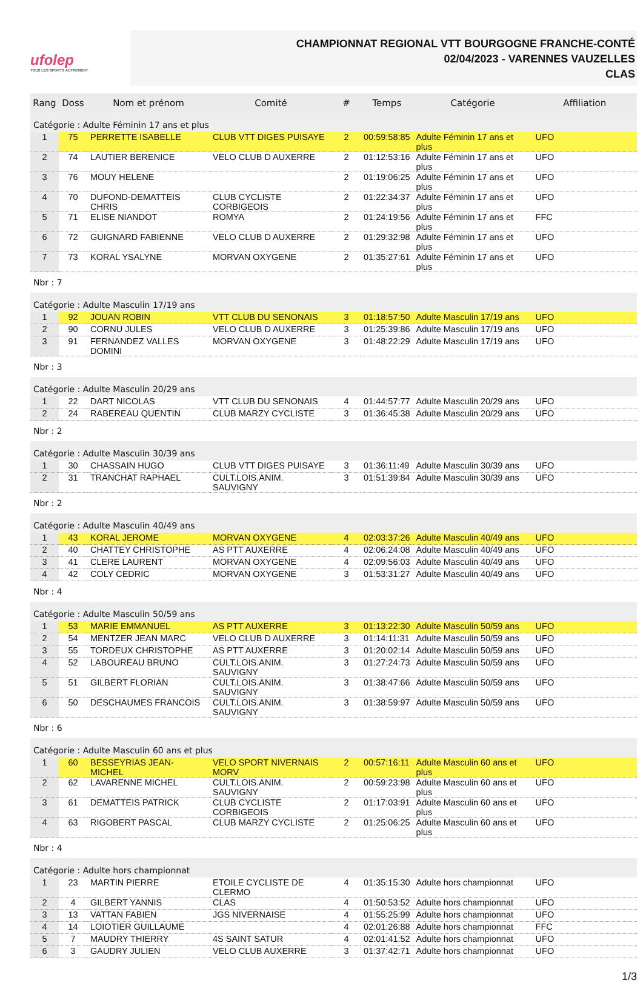ufolep
TOUS LES SPORTS AUTREMENT
CHAMPIONNAT REGIONAL VTT BOURGOGNE FRANCHE-CONTÉ
02/04/2023 - VARENNES VAUZELLES
CLAS
| Rang | Doss | Nom et prénom | Comité | # | Temps | Catégorie | Affiliation |
| --- | --- | --- | --- | --- | --- | --- | --- |
| Catégorie : Adulte Féminin 17 ans et plus | | | | | | | |
| 1 | 75 | PERRETTE ISABELLE | CLUB VTT DIGES PUISAYE | 2 | 00:59:58:85 | Adulte Féminin 17 ans et plus | UFO |
| 2 | 74 | LAUTIER BERENICE | VELO CLUB D AUXERRE | 2 | 01:12:53:16 | Adulte Féminin 17 ans et plus | UFO |
| 3 | 76 | MOUY HELENE | | 2 | 01:19:06:25 | Adulte Féminin 17 ans et plus | UFO |
| 4 | 70 | DUFOND-DEMATTEIS CHRIS | CLUB CYCLISTE CORBIGEOIS | 2 | 01:22:34:37 | Adulte Féminin 17 ans et plus | UFO |
| 5 | 71 | ELISE NIANDOT | ROMYA | 2 | 01:24:19:56 | Adulte Féminin 17 ans et plus | FFC |
| 6 | 72 | GUIGNARD FABIENNE | VELO CLUB D AUXERRE | 2 | 01:29:32:98 | Adulte Féminin 17 ans et plus | UFO |
| 7 | 73 | KORAL YSALYNE | MORVAN OXYGENE | 2 | 01:35:27:61 | Adulte Féminin 17 ans et plus | UFO |
| Nbr : 7 | | | | | | | |
| Catégorie : Adulte Masculin 17/19 ans | | | | | | | |
| 1 | 92 | JOUAN ROBIN | VTT CLUB DU SENONAIS | 3 | 01:18:57:50 | Adulte Masculin 17/19 ans | UFO |
| 2 | 90 | CORNU JULES | VELO CLUB D AUXERRE | 3 | 01:25:39:86 | Adulte Masculin 17/19 ans | UFO |
| 3 | 91 | FERNANDEZ VALLES DOMINI | MORVAN OXYGENE | 3 | 01:48:22:29 | Adulte Masculin 17/19 ans | UFO |
| Nbr : 3 | | | | | | | |
| Catégorie : Adulte Masculin 20/29 ans | | | | | | | |
| 1 | 22 | DART NICOLAS | VTT CLUB DU SENONAIS | 4 | 01:44:57:77 | Adulte Masculin 20/29 ans | UFO |
| 2 | 24 | RABEREAU QUENTIN | CLUB MARZY CYCLISTE | 3 | 01:36:45:38 | Adulte Masculin 20/29 ans | UFO |
| Nbr : 2 | | | | | | | |
| Catégorie : Adulte Masculin 30/39 ans | | | | | | | |
| 1 | 30 | CHASSAIN HUGO | CLUB VTT DIGES PUISAYE | 3 | 01:36:11:49 | Adulte Masculin 30/39 ans | UFO |
| 2 | 31 | TRANCHAT RAPHAEL | CULT.LOIS.ANIM. SAUVIGNY | 3 | 01:51:39:84 | Adulte Masculin 30/39 ans | UFO |
| Nbr : 2 | | | | | | | |
| Catégorie : Adulte Masculin 40/49 ans | | | | | | | |
| 1 | 43 | KORAL JEROME | MORVAN OXYGENE | 4 | 02:03:37:26 | Adulte Masculin 40/49 ans | UFO |
| 2 | 40 | CHATTEY CHRISTOPHE | AS PTT AUXERRE | 4 | 02:06:24:08 | Adulte Masculin 40/49 ans | UFO |
| 3 | 41 | CLERE LAURENT | MORVAN OXYGENE | 4 | 02:09:56:03 | Adulte Masculin 40/49 ans | UFO |
| 4 | 42 | COLY CEDRIC | MORVAN OXYGENE | 3 | 01:53:31:27 | Adulte Masculin 40/49 ans | UFO |
| Nbr : 4 | | | | | | | |
| Catégorie : Adulte Masculin 50/59 ans | | | | | | | |
| 1 | 53 | MARIE EMMANUEL | AS PTT AUXERRE | 3 | 01:13:22:30 | Adulte Masculin 50/59 ans | UFO |
| 2 | 54 | MENTZER JEAN MARC | VELO CLUB D AUXERRE | 3 | 01:14:11:31 | Adulte Masculin 50/59 ans | UFO |
| 3 | 55 | TORDEUX CHRISTOPHE | AS PTT AUXERRE | 3 | 01:20:02:14 | Adulte Masculin 50/59 ans | UFO |
| 4 | 52 | LABOUREAU BRUNO | CULT.LOIS.ANIM. SAUVIGNY | 3 | 01:27:24:73 | Adulte Masculin 50/59 ans | UFO |
| 5 | 51 | GILBERT FLORIAN | CULT.LOIS.ANIM. SAUVIGNY | 3 | 01:38:47:66 | Adulte Masculin 50/59 ans | UFO |
| 6 | 50 | DESCHAUMES FRANCOIS | CULT.LOIS.ANIM. SAUVIGNY | 3 | 01:38:59:97 | Adulte Masculin 50/59 ans | UFO |
| Nbr : 6 | | | | | | | |
| Catégorie : Adulte Masculin 60 ans et plus | | | | | | | |
| 1 | 60 | BESSEYRIAS JEAN-MICHEL | VELO SPORT NIVERNAIS MORV | 2 | 00:57:16:11 | Adulte Masculin 60 ans et plus | UFO |
| 2 | 62 | LAVARENNE MICHEL | CULT.LOIS.ANIM. SAUVIGNY | 2 | 00:59:23:98 | Adulte Masculin 60 ans et plus | UFO |
| 3 | 61 | DEMATTEIS PATRICK | CLUB CYCLISTE CORBIGEOIS | 2 | 01:17:03:91 | Adulte Masculin 60 ans et plus | UFO |
| 4 | 63 | RIGOBERT PASCAL | CLUB MARZY CYCLISTE | 2 | 01:25:06:25 | Adulte Masculin 60 ans et plus | UFO |
| Nbr : 4 | | | | | | | |
| Catégorie : Adulte hors championnat | | | | | | | |
| 1 | 23 | MARTIN PIERRE | ETOILE CYCLISTE DE CLERMO | 4 | 01:35:15:30 | Adulte hors championnat | UFO |
| 2 | 4 | GILBERT YANNIS | CLAS | 4 | 01:50:53:52 | Adulte hors championnat | UFO |
| 3 | 13 | VATTAN FABIEN | JGS NIVERNAISE | 4 | 01:55:25:99 | Adulte hors championnat | UFO |
| 4 | 14 | LOIOTIER GUILLAUME | | 4 | 02:01:26:88 | Adulte hors championnat | FFC |
| 5 | 7 | MAUDRY THIERRY | 4S SAINT SATUR | 4 | 02:01:41:52 | Adulte hors championnat | UFO |
| 6 | 3 | GAUDRY JULIEN | VELO CLUB AUXERRE | 3 | 01:37:42:71 | Adulte hors championnat | UFO |
1/3